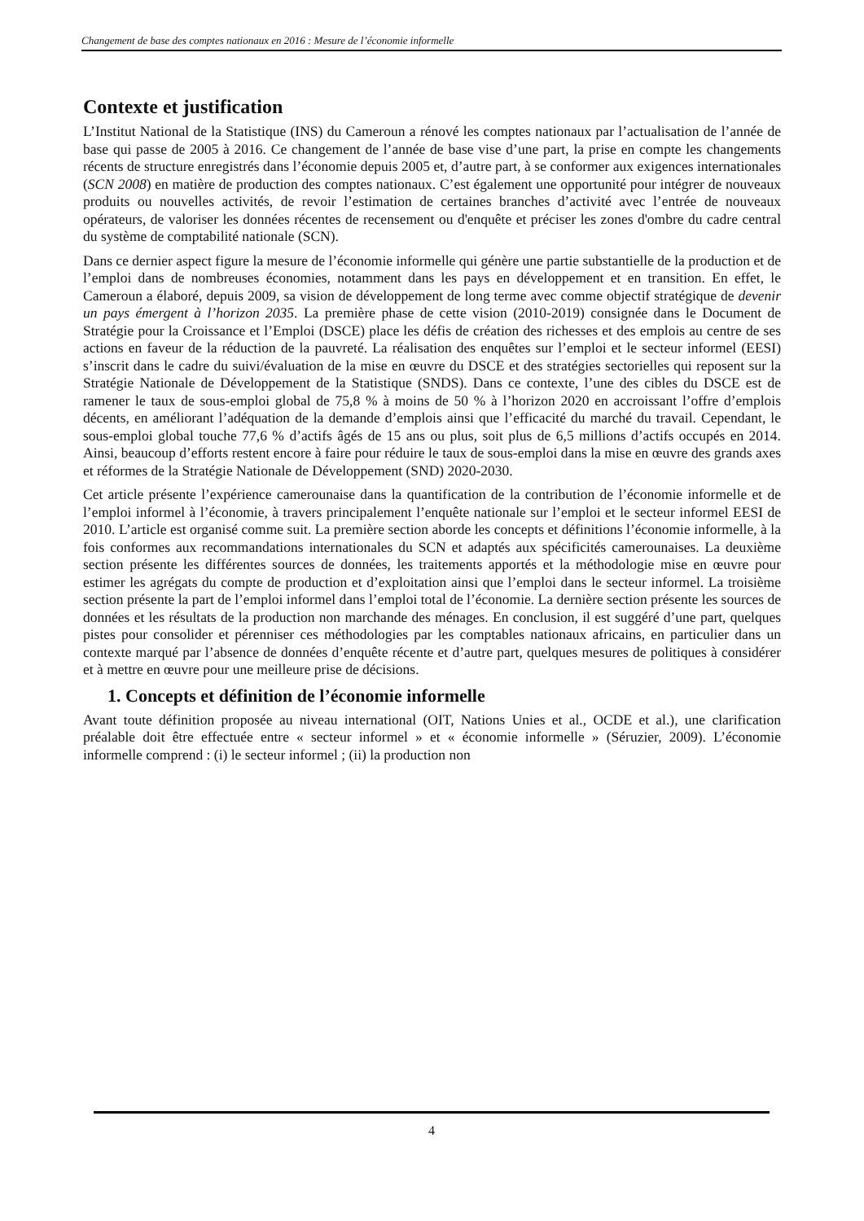Changement de base des comptes nationaux en 2016 : Mesure de l’économie informelle
Contexte et justification
L’Institut National de la Statistique (INS) du Cameroun a rénové les comptes nationaux par l’actualisation de l’année de base qui passe de 2005 à 2016. Ce changement de l’année de base vise d’une part, la prise en compte les changements récents de structure enregistrés dans l’économie depuis 2005 et, d’autre part, à se conformer aux exigences internationales (SCN 2008) en matière de production des comptes nationaux. C’est également une opportunité pour intégrer de nouveaux produits ou nouvelles activités, de revoir l’estimation de certaines branches d’activité avec l’entrée de nouveaux opérateurs, de valoriser les données récentes de recensement ou d'enquête et préciser les zones d'ombre du cadre central du système de comptabilité nationale (SCN).
Dans ce dernier aspect figure la mesure de l’économie informelle qui génère une partie substantielle de la production et de l’emploi dans de nombreuses économies, notamment dans les pays en développement et en transition. En effet, le Cameroun a élaboré, depuis 2009, sa vision de développement de long terme avec comme objectif stratégique de devenir un pays émergent à l’horizon 2035. La première phase de cette vision (2010-2019) consignée dans le Document de Stratégie pour la Croissance et l’Emploi (DSCE) place les défis de création des richesses et des emplois au centre de ses actions en faveur de la réduction de la pauvreté. La réalisation des enquêtes sur l’emploi et le secteur informel (EESI) s’inscrit dans le cadre du suivi/évaluation de la mise en œuvre du DSCE et des stratégies sectorielles qui reposent sur la Stratégie Nationale de Développement de la Statistique (SNDS). Dans ce contexte, l’une des cibles du DSCE est de ramener le taux de sous-emploi global de 75,8 % à moins de 50 % à l’horizon 2020 en accroissant l’offre d’emplois décents, en améliorant l’adéquation de la demande d’emplois ainsi que l’efficacité du marché du travail. Cependant, le sous-emploi global touche 77,6 % d’actifs âgés de 15 ans ou plus, soit plus de 6,5 millions d’actifs occupés en 2014. Ainsi, beaucoup d’efforts restent encore à faire pour réduire le taux de sous-emploi dans la mise en œuvre des grands axes et réformes de la Stratégie Nationale de Développement (SND) 2020-2030.
Cet article présente l’expérience camerounaise dans la quantification de la contribution de l’économie informelle et de l’emploi informel à l’économie, à travers principalement l’enquête nationale sur l’emploi et le secteur informel EESI de 2010. L’article est organisé comme suit. La première section aborde les concepts et définitions l’économie informelle, à la fois conformes aux recommandations internationales du SCN et adaptés aux spécificités camerounaises. La deuxième section présente les différentes sources de données, les traitements apportés et la méthodologie mise en œuvre pour estimer les agrégats du compte de production et d’exploitation ainsi que l’emploi dans le secteur informel. La troisième section présente la part de l’emploi informel dans l’emploi total de l’économie. La dernière section présente les sources de données et les résultats de la production non marchande des ménages. En conclusion, il est suggéré d’une part, quelques pistes pour consolider et pérenniser ces méthodologies par les comptables nationaux africains, en particulier dans un contexte marqué par l’absence de données d’enquête récente et d’autre part, quelques mesures de politiques à considérer et à mettre en œuvre pour une meilleure prise de décisions.
1. Concepts et définition de l’économie informelle
Avant toute définition proposée au niveau international (OIT, Nations Unies et al., OCDE et al.), une clarification préalable doit être effectuée entre « secteur informel » et « économie informelle » (Séruzier, 2009). L’économie informelle comprend : (i) le secteur informel ; (ii) la production non
4